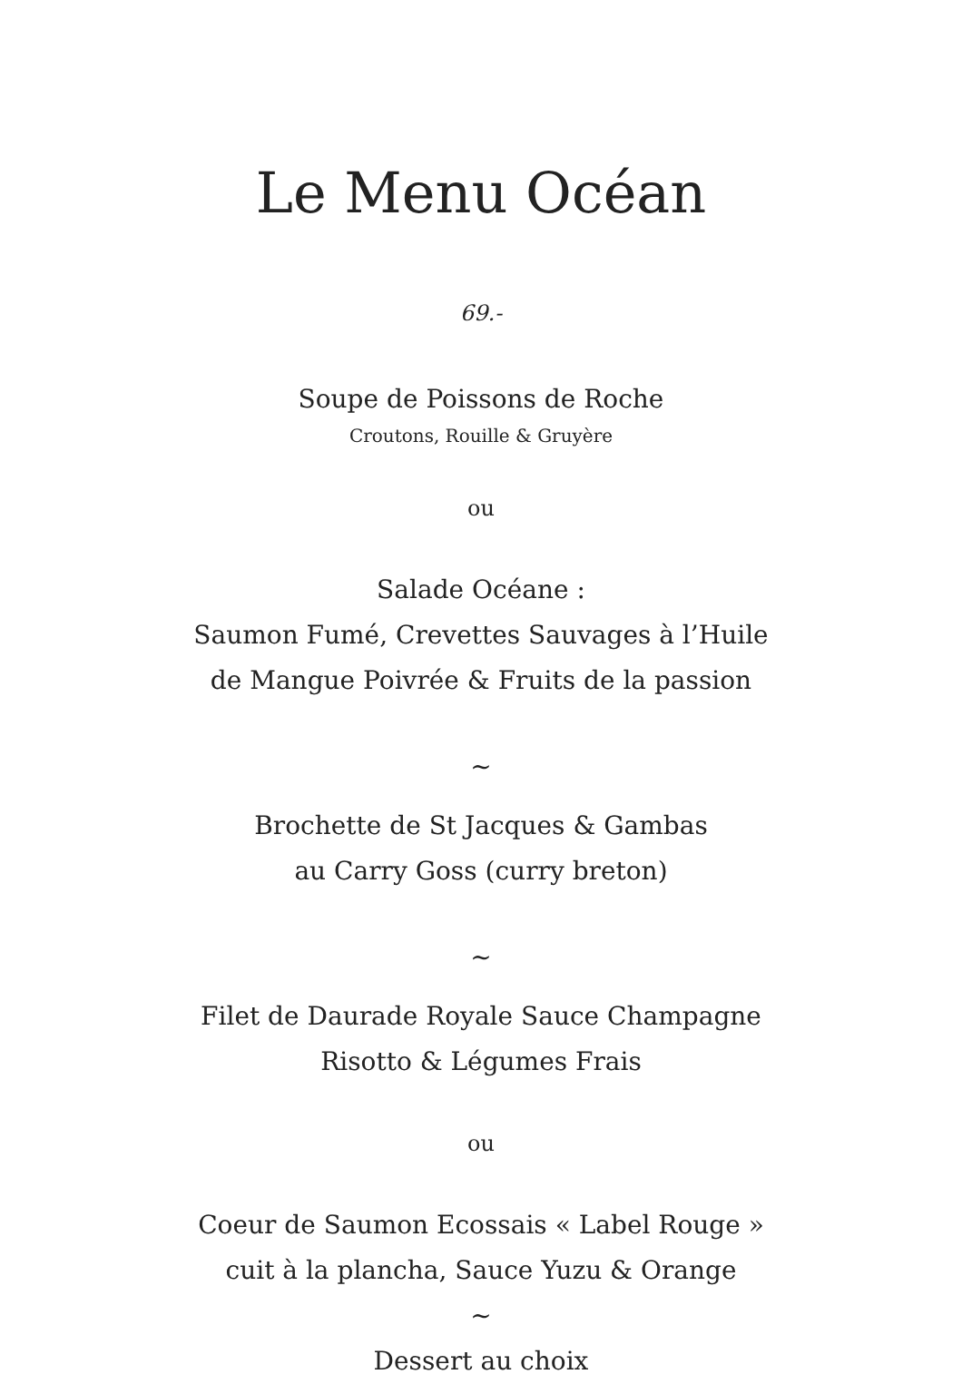Le Menu Océan
69.-
Soupe de Poissons de Roche
Croutons, Rouille & Gruyère
ou
Salade Océane :
Saumon Fumé, Crevettes Sauvages à l’Huile
de Mangue Poivrée & Fruits de la passion
~
Brochette de St Jacques & Gambas
au Carry Goss (curry breton)
~
Filet de Daurade Royale Sauce Champagne
Risotto & Légumes Frais
ou
Coeur de Saumon Ecossais « Label Rouge »
cuit à la plancha, Sauce Yuzu & Orange
~
Dessert au choix